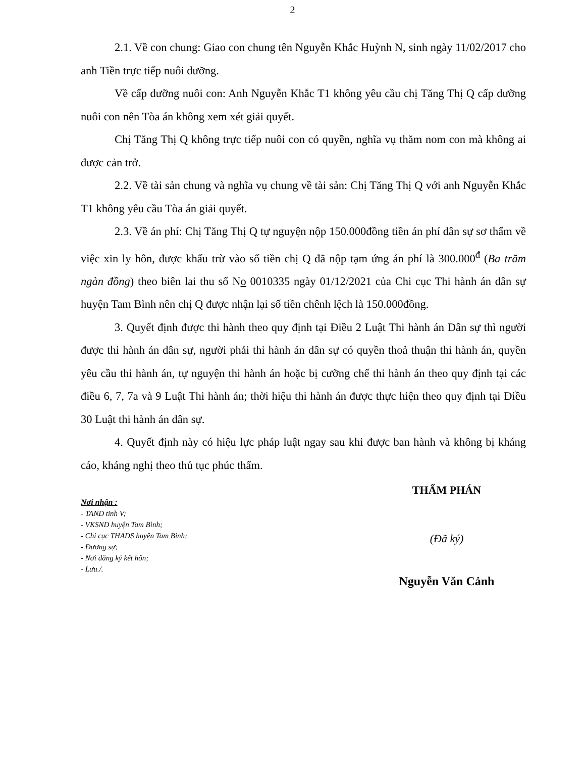2
2.1. Về con chung: Giao con chung tên Nguyễn Khắc Huỳnh N, sinh ngày 11/02/2017 cho anh Tiền trực tiếp nuôi dưỡng.
Về cấp dưỡng nuôi con: Anh Nguyễn Khắc T1 không yêu cầu chị Tăng Thị Q cấp dưỡng nuôi con nên Tòa án không xem xét giải quyết.
Chị Tăng Thị Q không trực tiếp nuôi con có quyền, nghĩa vụ thăm nom con mà không ai được cản trở.
2.2. Về tài sản chung và nghĩa vụ chung về tài sản: Chị Tăng Thị Q với anh Nguyễn Khắc T1 không yêu cầu Tòa án giải quyết.
2.3. Về án phí: Chị Tăng Thị Q tự nguyện nộp 150.000đồng tiền án phí dân sự sơ thẩm về việc xin ly hôn, được khấu trừ vào số tiền chị Q đã nộp tạm ứng án phí là 300.000<sup>đ</sup> (Ba trăm ngàn đồng) theo biên lai thu số No 0010335 ngày 01/12/2021 của Chi cục Thi hành án dân sự huyện Tam Bình nên chị Q được nhận lại số tiền chênh lệch là 150.000đồng.
3. Quyết định được thi hành theo quy định tại Điều 2 Luật Thi hành án Dân sự thì người được thi hành án dân sự, người phải thi hành án dân sự có quyền thoả thuận thi hành án, quyền yêu cầu thi hành án, tự nguyện thi hành án hoặc bị cưỡng chế thi hành án theo quy định tại các điều 6, 7, 7a và 9 Luật Thi hành án; thời hiệu thi hành án được thực hiện theo quy định tại Điều 30 Luật thi hành án dân sự.
4. Quyết định này có hiệu lực pháp luật ngay sau khi được ban hành và không bị kháng cáo, kháng nghị theo thủ tục phúc thẩm.
Nơi nhận :
- TAND tỉnh V;
- VKSND huyện Tam Bình;
- Chi cục THADS huyện Tam Bình;
- Đương sự;
- Nơi đăng ký kết hôn;
- Lưu./.
THẨM PHÁN
(Đã ký)
Nguyễn Văn Cảnh